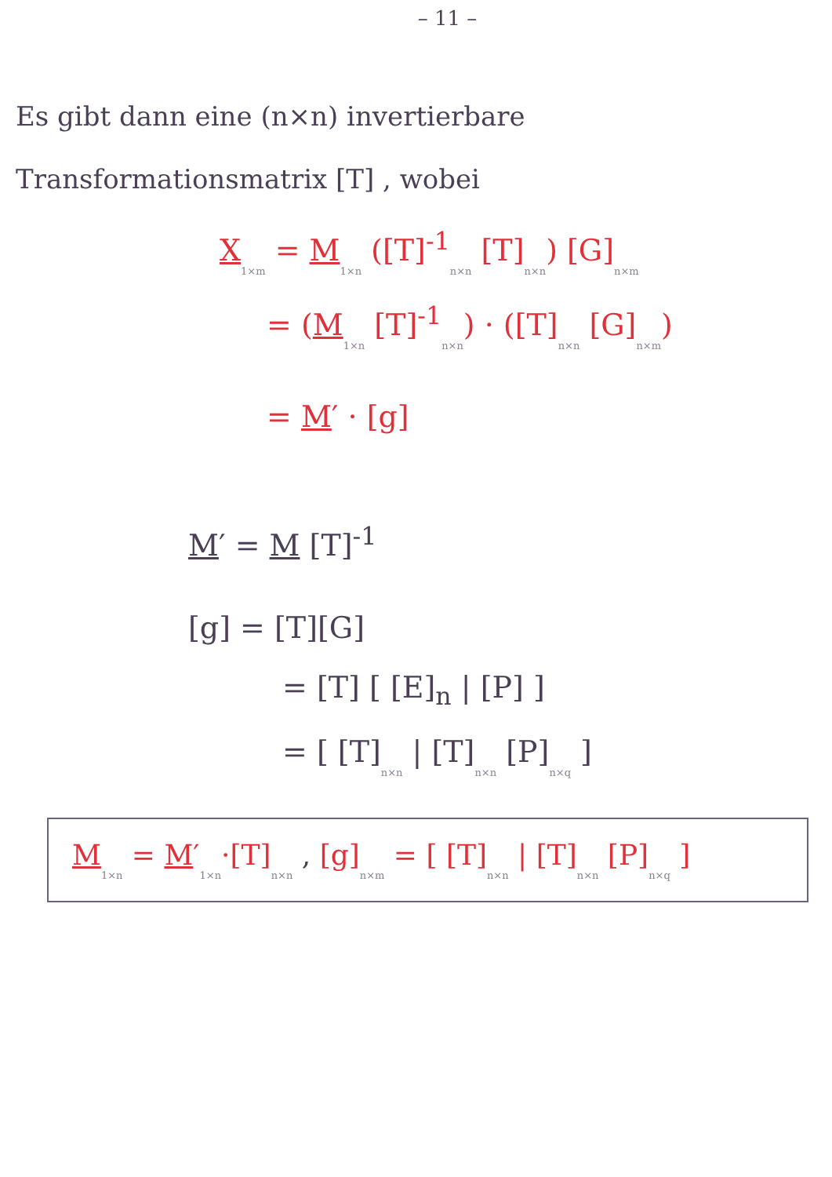– 11 –
Es gibt dann eine (n×n) invertierbare Transformationsmatrix [T] , wobei
X 1×m = M 1×n ([T]<sup>-1</sup>n×n [T]n×n) [G]n×m
= (M 1×n [T]<sup>-1</sup>n×n) · ([T]n×n [G]n×m)
= M′ · [g]
M′ = M [T]<sup>-1</sup>
[g] = [T][G]
= [T] [ [E]<sub>n</sub> | [P] ]
= [ [T]n×n | [T]n×n [P]n×q ]
M 1×n = M′1×n·[T]n×n , [g]n×m = [ [T]n×n | [T]n×n [P]n×q ]